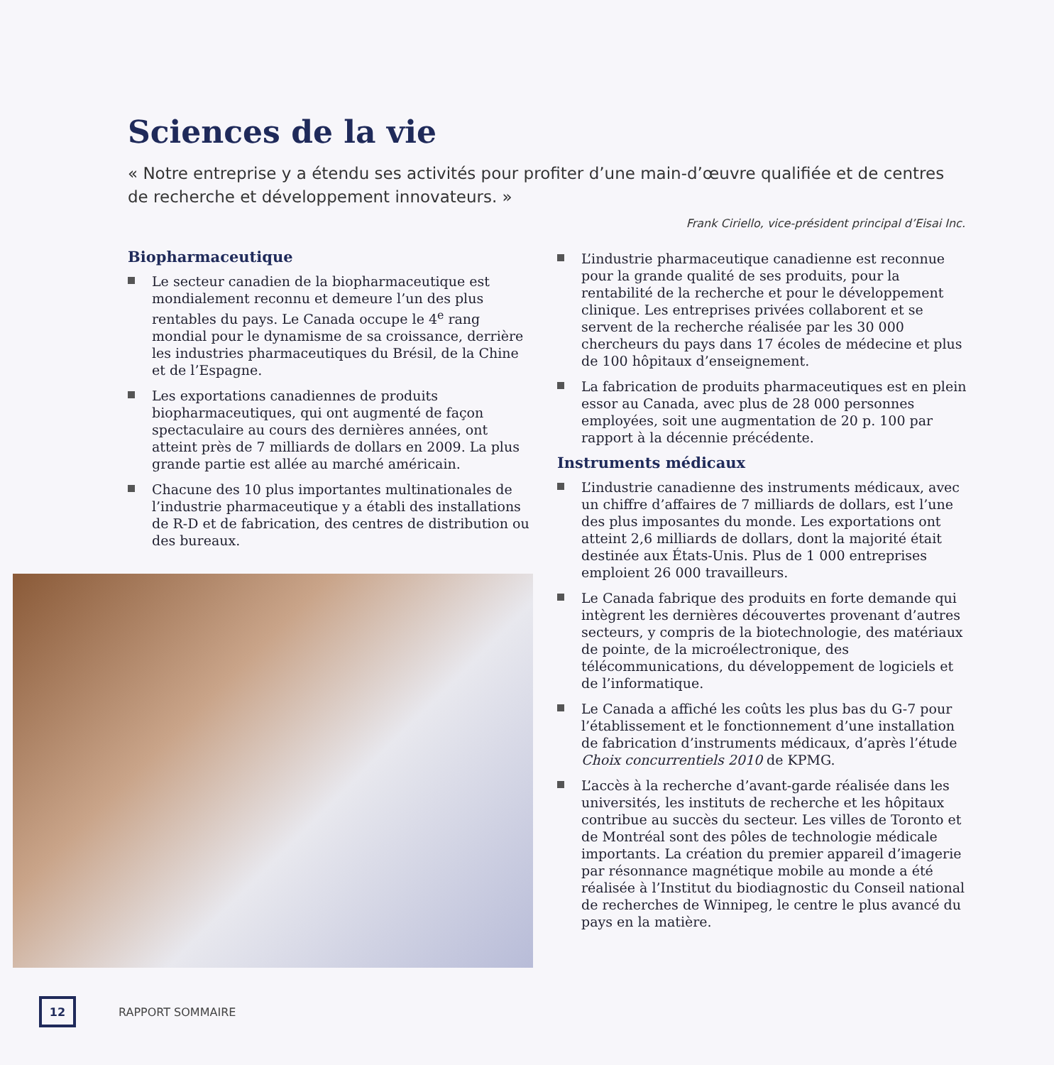Sciences de la vie
« Notre entreprise y a étendu ses activités pour profiter d’une main-d’œuvre qualifiée et de centres de recherche et développement innovateurs. »
Frank Ciriello, vice-président principal d’Eisai Inc.
Biopharmaceutique
Le secteur canadien de la biopharmaceutique est mondialement reconnu et demeure l’un des plus rentables du pays. Le Canada occupe le 4<sup>e</sup> rang mondial pour le dynamisme de sa croissance, derrière les industries pharmaceutiques du Brésil, de la Chine et de l’Espagne.
Les exportations canadiennes de produits biopharmaceutiques, qui ont augmenté de façon spectaculaire au cours des dernières années, ont atteint près de 7 milliards de dollars en 2009. La plus grande partie est allée au marché américain.
Chacune des 10 plus importantes multinationales de l’industrie pharmaceutique y a établi des installations de R-D et de fabrication, des centres de distribution ou des bureaux.
L’industrie pharmaceutique canadienne est reconnue pour la grande qualité de ses produits, pour la rentabilité de la recherche et pour le développement clinique. Les entreprises privées collaborent et se servent de la recherche réalisée par les 30 000 chercheurs du pays dans 17 écoles de médecine et plus de 100 hôpitaux d’enseignement.
La fabrication de produits pharmaceutiques est en plein essor au Canada, avec plus de 28 000 personnes employées, soit une augmentation de 20 p. 100 par rapport à la décennie précédente.
Instruments médicaux
L’industrie canadienne des instruments médicaux, avec un chiffre d’affaires de 7 milliards de dollars, est l’une des plus imposantes du monde. Les exportations ont atteint 2,6 milliards de dollars, dont la majorité était destinée aux États-Unis. Plus de 1 000 entreprises emploient 26 000 travailleurs.
Le Canada fabrique des produits en forte demande qui intègrent les dernières découvertes provenant d’autres secteurs, y compris de la biotechnologie, des matériaux de pointe, de la microélectronique, des télécommunications, du développement de logiciels et de l’informatique.
Le Canada a affiché les coûts les plus bas du G-7 pour l’établissement et le fonctionnement d’une installation de fabrication d’instruments médicaux, d’après l’étude Choix concurrentiels 2010 de KPMG.
L’accès à la recherche d’avant-garde réalisée dans les universités, les instituts de recherche et les hôpitaux contribue au succès du secteur. Les villes de Toronto et de Montréal sont des pôles de technologie médicale importants. La création du premier appareil d’imagerie par résonnance magnétique mobile au monde a été réalisée à l’Institut du biodiagnostic du Conseil national de recherches de Winnipeg, le centre le plus avancé du pays en la matière.
12
RAPPORT SOMMAIRE